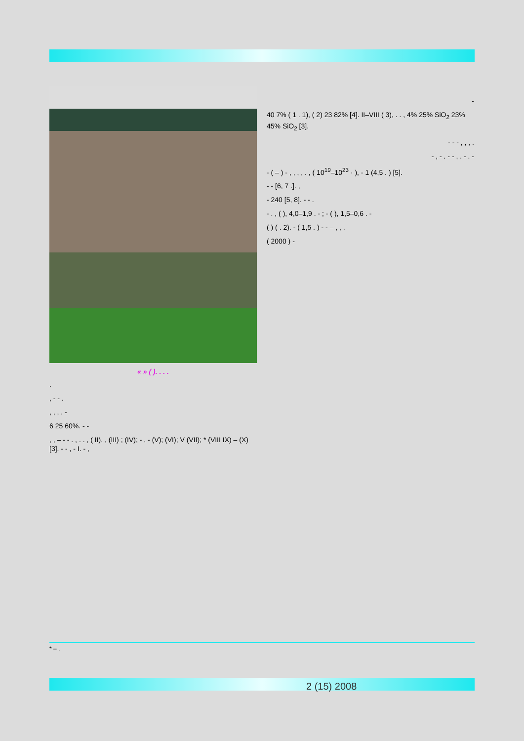« » ( ). . . .
.
, - - .
, , , . -
6 25 60%. - -
, , – - - . , . . , ( II), , (III) ; (IV); - , - (V); (VI); V (VII); * (VIII IX) – (X) [3]. - - , - I. - ,
-
40 7% ( 1 . 1), ( 2) 23 82% [4]. II–VIII ( 3), . . , 4% 25% SiO<sub>2</sub> 23% 45% SiO<sub>2</sub> [3].
- - - , , , .
- , - . - - , . - . -
- ( – ) - , , , , . , ( 10<sup>19</sup>–10<sup>23</sup> · ), - 1 (4,5 . ) [5].
- - [6, 7 .]. ,
- 240 [5, 8]. - - .
- . , ( ), 4,0–1,9 . - ; - ( ), 1,5–0,6 . -
( ) ( . 2). - ( 1,5 . ) - - – , , .
( 2000 ) -
* – .
2 (15) 2008